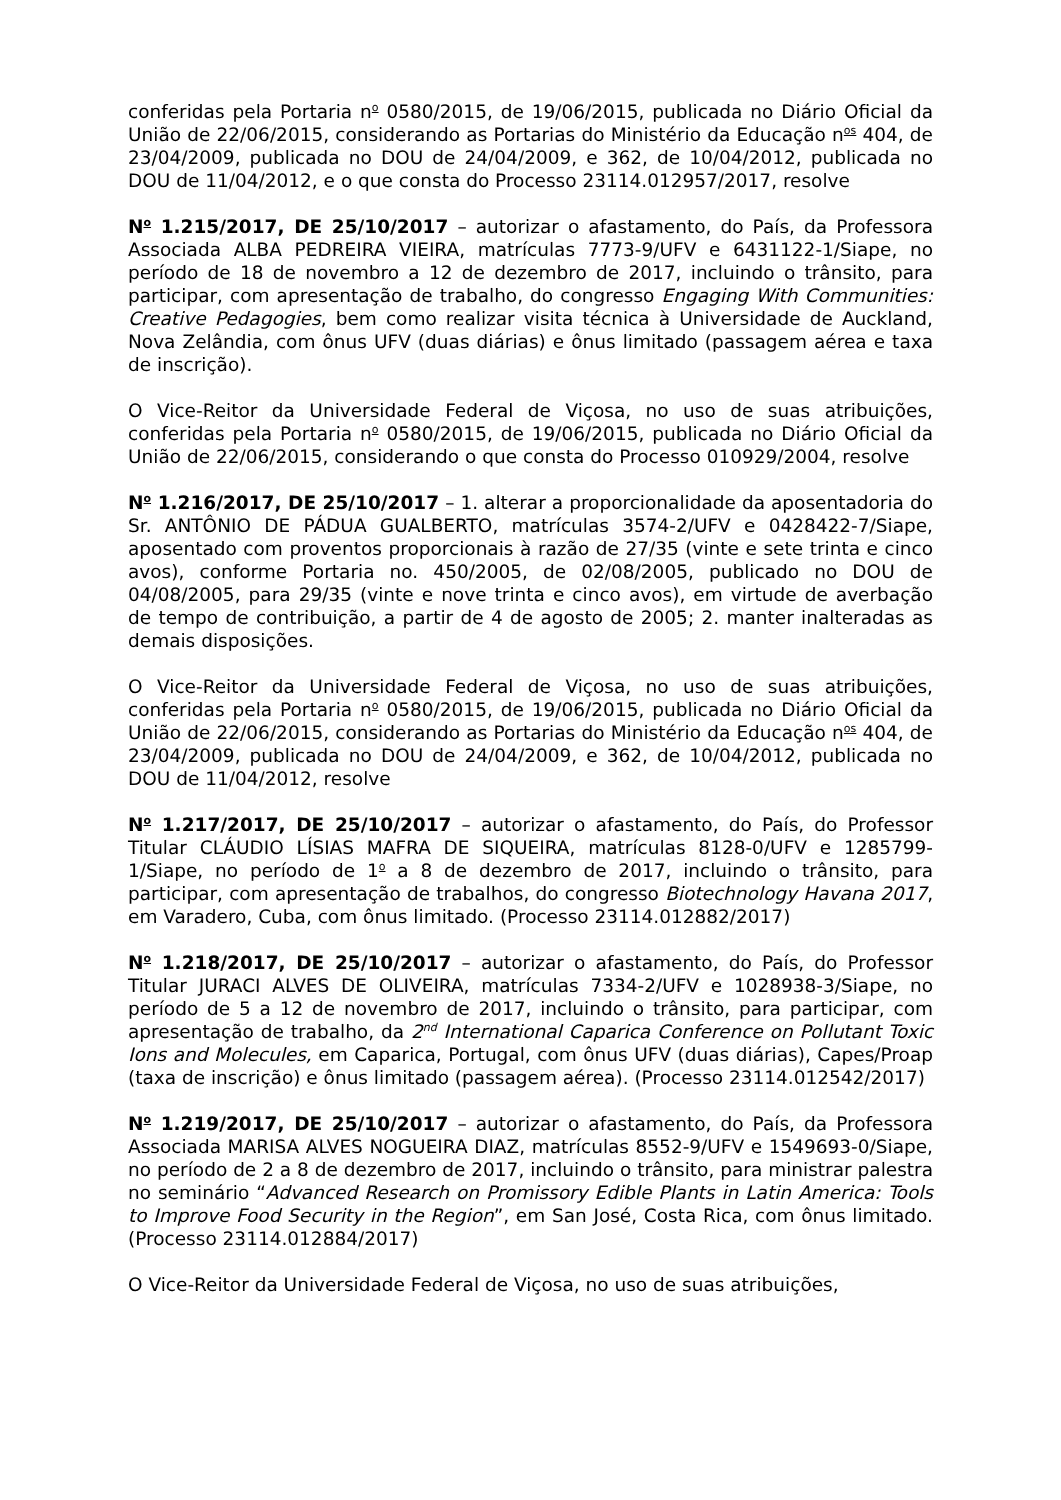conferidas pela Portaria n<sup>o</sup> 0580/2015, de 19/06/2015, publicada no Diário Oficial da União de 22/06/2015, considerando as Portarias do Ministério da Educação n<sup>os</sup> 404, de 23/04/2009, publicada no DOU de 24/04/2009, e 362, de 10/04/2012, publicada no DOU de 11/04/2012, e o que consta do Processo 23114.012957/2017, resolve
N<sup>o</sup> 1.215/2017, DE 25/10/2017 – autorizar o afastamento, do País, da Professora Associada ALBA PEDREIRA VIEIRA, matrículas 7773-9/UFV e 6431122-1/Siape, no período de 18 de novembro a 12 de dezembro de 2017, incluindo o trânsito, para participar, com apresentação de trabalho, do congresso Engaging With Communities: Creative Pedagogies, bem como realizar visita técnica à Universidade de Auckland, Nova Zelândia, com ônus UFV (duas diárias) e ônus limitado (passagem aérea e taxa de inscrição).
O Vice-Reitor da Universidade Federal de Viçosa, no uso de suas atribuições, conferidas pela Portaria n<sup>o</sup> 0580/2015, de 19/06/2015, publicada no Diário Oficial da União de 22/06/2015, considerando o que consta do Processo 010929/2004, resolve
N<sup>o</sup> 1.216/2017, DE 25/10/2017 – 1. alterar a proporcionalidade da aposentadoria do Sr. ANTÔNIO DE PÁDUA GUALBERTO, matrículas 3574-2/UFV e 0428422-7/Siape, aposentado com proventos proporcionais à razão de 27/35 (vinte e sete trinta e cinco avos), conforme Portaria no. 450/2005, de 02/08/2005, publicado no DOU de 04/08/2005, para 29/35 (vinte e nove trinta e cinco avos), em virtude de averbação de tempo de contribuição, a partir de 4 de agosto de 2005; 2. manter inalteradas as demais disposições.
O Vice-Reitor da Universidade Federal de Viçosa, no uso de suas atribuições, conferidas pela Portaria n<sup>o</sup> 0580/2015, de 19/06/2015, publicada no Diário Oficial da União de 22/06/2015, considerando as Portarias do Ministério da Educação n<sup>os</sup> 404, de 23/04/2009, publicada no DOU de 24/04/2009, e 362, de 10/04/2012, publicada no DOU de 11/04/2012, resolve
N<sup>o</sup> 1.217/2017, DE 25/10/2017 – autorizar o afastamento, do País, do Professor Titular CLÁUDIO LÍSIAS MAFRA DE SIQUEIRA, matrículas 8128-0/UFV e 1285799-1/Siape, no período de 1<sup>o</sup> a 8 de dezembro de 2017, incluindo o trânsito, para participar, com apresentação de trabalhos, do congresso Biotechnology Havana 2017, em Varadero, Cuba, com ônus limitado. (Processo 23114.012882/2017)
N<sup>o</sup> 1.218/2017, DE 25/10/2017 – autorizar o afastamento, do País, do Professor Titular JURACI ALVES DE OLIVEIRA, matrículas 7334-2/UFV e 1028938-3/Siape, no período de 5 a 12 de novembro de 2017, incluindo o trânsito, para participar, com apresentação de trabalho, da 2<sup>nd</sup> International Caparica Conference on Pollutant Toxic Ions and Molecules, em Caparica, Portugal, com ônus UFV (duas diárias), Capes/Proap (taxa de inscrição) e ônus limitado (passagem aérea). (Processo 23114.012542/2017)
N<sup>o</sup> 1.219/2017, DE 25/10/2017 – autorizar o afastamento, do País, da Professora Associada MARISA ALVES NOGUEIRA DIAZ, matrículas 8552-9/UFV e 1549693-0/Siape, no período de 2 a 8 de dezembro de 2017, incluindo o trânsito, para ministrar palestra no seminário “Advanced Research on Promissory Edible Plants in Latin America: Tools to Improve Food Security in the Region”, em San José, Costa Rica, com ônus limitado. (Processo 23114.012884/2017)
O Vice-Reitor da Universidade Federal de Viçosa, no uso de suas atribuições,